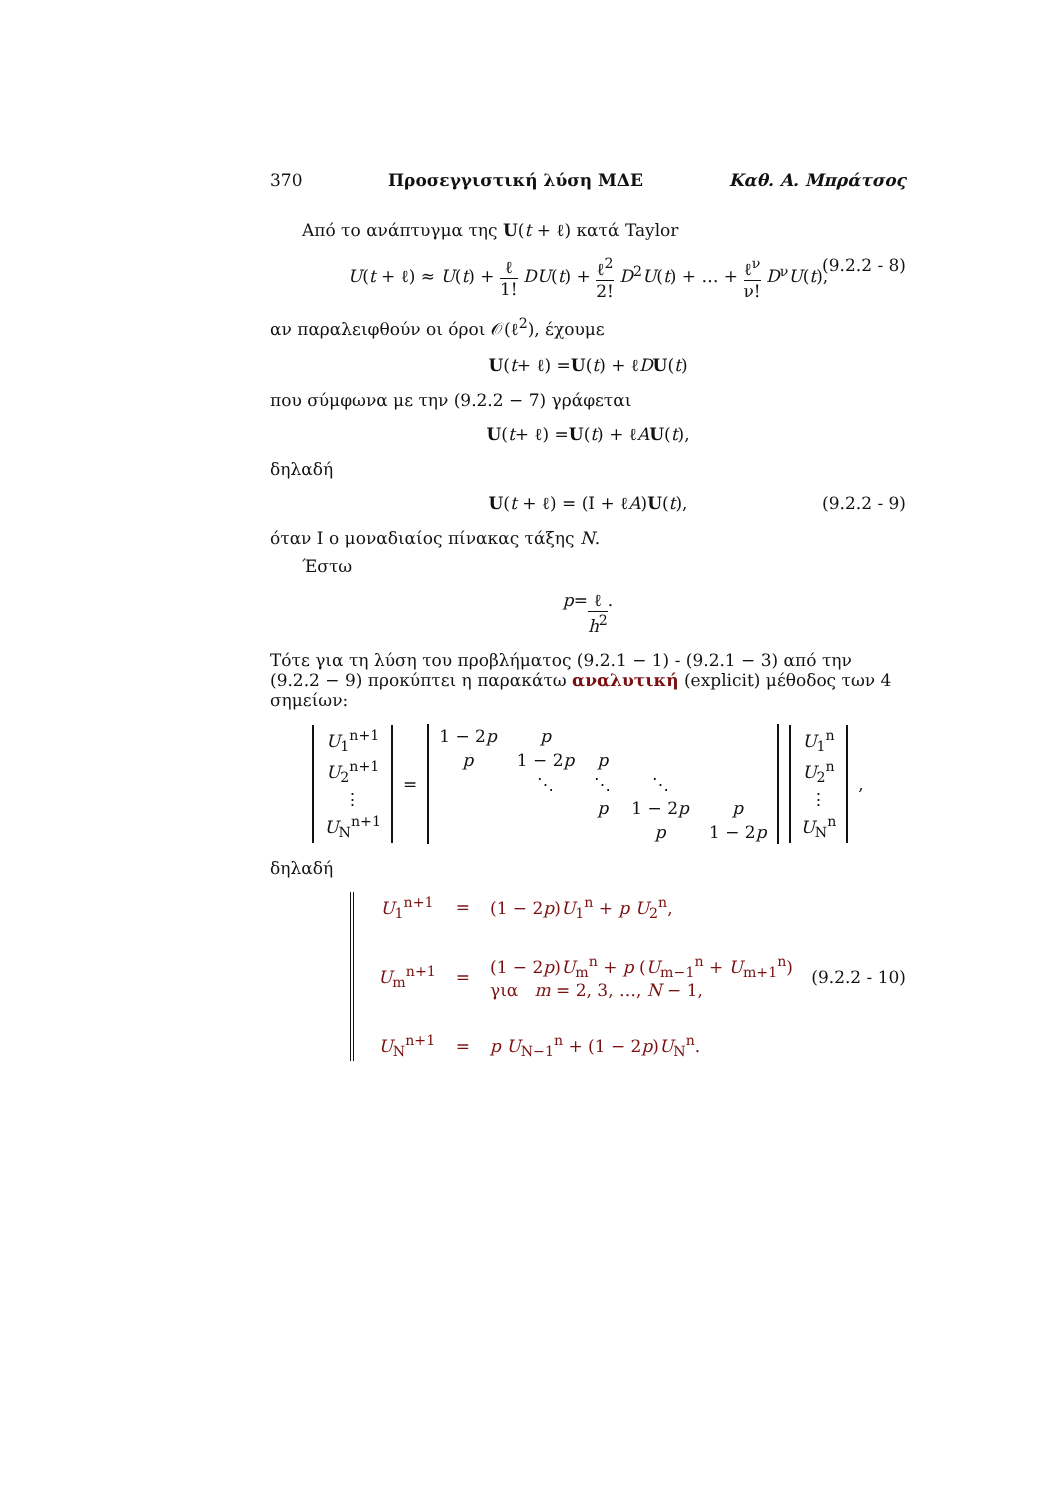370 Προσεγγιστική λύση ΜΔΕ Καθ. Α. Μπράτσος
Από το ανάπτυγμα της U(t + ℓ) κατά Taylor
U(t + ℓ) ≈ U(t) + ℓ 1! DU(t) + ℓ<sup>2</sup> 2! D<sup>2</sup>U(t) + … + ℓ<sup>ν</sup> ν! D<sup>ν</sup>U(t), (9.2.2 - 8)
αν παραλειφθούν οι όροι 𝒪(ℓ<sup>2</sup>), έχουμε
U (t + ℓ) = U (t) + ℓ D U (t)
που σύμφωνα με την (9.2.2 − 7) γράφεται
U (t + ℓ) = U (t) + ℓ A U (t),
δηλαδή
U(t + ℓ) = (I + ℓA)U(t), (9.2.2 - 9)
όταν I ο μοναδιαίος πίνακας τάξης N.
Έστω
p = ℓ h<sup>2</sup> .
Τότε για τη λύση του προβλήματος (9.2.1 − 1) - (9.2.1 − 3) από την (9.2.2 − 9) προκύπτει η παρακάτω αναλυτική (explicit) μέθοδος των 4 σημείων:
| U<sub>1</sub><sup>n+1</sup> |
| U<sub>2</sub><sup>n+1</sup> |
| ⋮ |
| U<sub>N</sub><sup>n+1</sup> |
=
| 1 − 2 p | p | | | |
| p | 1 − 2 p | p | | |
| | ⋱ | ⋱ | ⋱ | |
| | | p | 1 − 2 p | p |
| | | | p | 1 − 2 p |
| U<sub>1</sub><sup>n</sup> |
| U<sub>2</sub><sup>n</sup> |
| ⋮ |
| U<sub>N</sub><sup>n</sup> |
,
δηλαδή
| U<sub>1</sub><sup>n+1</sup> | = | (1 − 2 p ) U<sub>1</sub><sup>n</sup> + p U<sub>2</sub><sup>n</sup>, |
| U<sub>m</sub><sup>n+1</sup> | = | (1 − 2 p ) U<sub>m</sub><sup>n</sup> + p ( U<sub>m−1</sub><sup>n</sup> + U<sub>m+1</sub><sup>n</sup>) για m = 2, 3, …, N − 1, |
| U<sub>N</sub><sup>n+1</sup> | = | p U<sub>N−1</sub><sup>n</sup> + (1 − 2 p ) U<sub>N</sub><sup>n</sup>. |
(9.2.2 - 10)